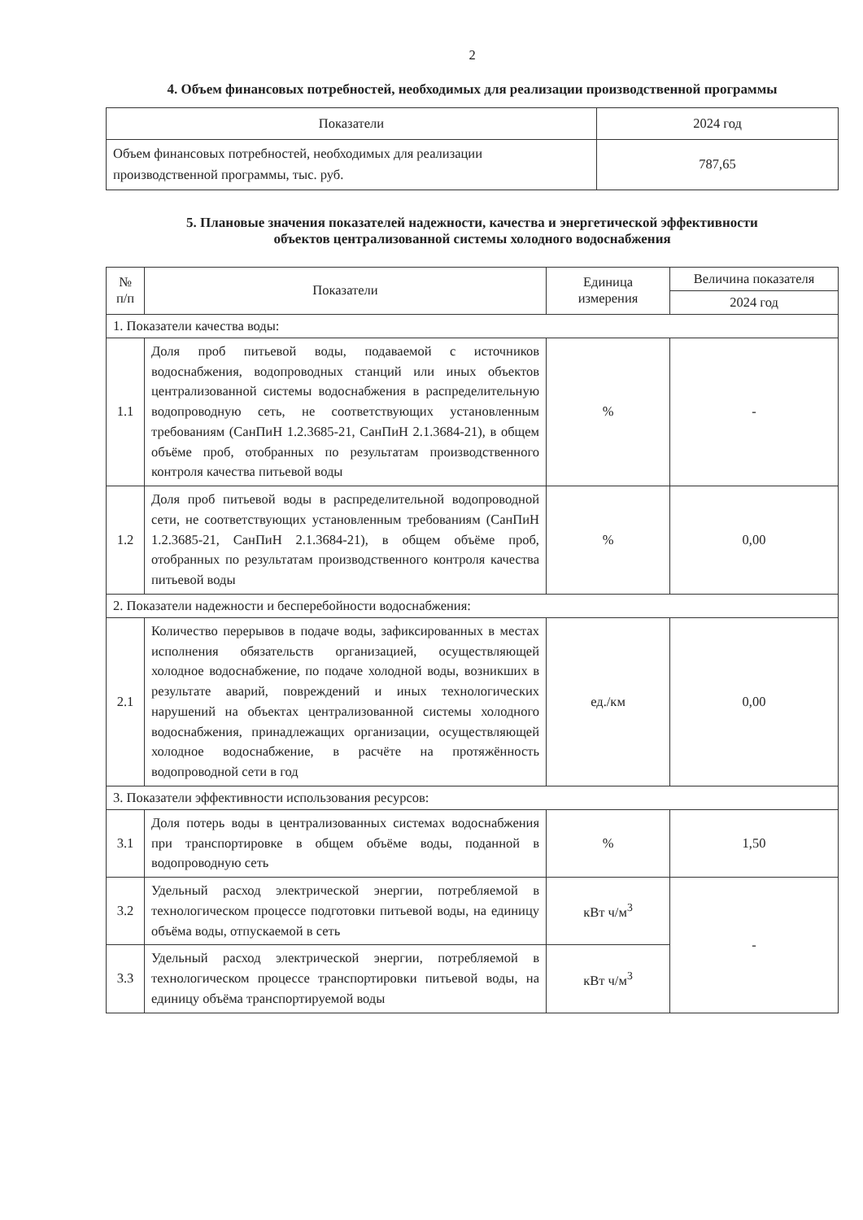2
4. Объем финансовых потребностей, необходимых для реализации производственной программы
| Показатели | 2024 год |
| --- | --- |
| Объем финансовых потребностей, необходимых для реализации производственной программы, тыс. руб. | 787,65 |
5. Плановые значения показателей надежности, качества и энергетической эффективности
объектов централизованной системы холодного водоснабжения
| № п/п | Показатели | Единица измерения | Величина показателя |
| --- | --- | --- | --- |
| | | | 2024 год |
| 1. Показатели качества воды: | | | |
| 1.1 | Доля проб питьевой воды, подаваемой с источников водоснабжения, водопроводных станций или иных объектов централизованной системы водоснабжения в распределительную водопроводную сеть, не соответствующих установленным требованиям (СанПиН 1.2.3685-21, СанПиН 2.1.3684-21), в общем объёме проб, отобранных по результатам производственного контроля качества питьевой воды | % | - |
| 1.2 | Доля проб питьевой воды в распределительной водопроводной сети, не соответствующих установленным требованиям (СанПиН 1.2.3685-21, СанПиН 2.1.3684-21), в общем объёме проб, отобранных по результатам производственного контроля качества питьевой воды | % | 0,00 |
| 2. Показатели надежности и бесперебойности водоснабжения: | | | |
| 2.1 | Количество перерывов в подаче воды, зафиксированных в местах исполнения обязательств организацией, осуществляющей холодное водоснабжение, по подаче холодной воды, возникших в результате аварий, повреждений и иных технологических нарушений на объектах централизованной системы холодного водоснабжения, принадлежащих организации, осуществляющей холодное водоснабжение, в расчёте на протяжённость водопроводной сети в год | ед./км | 0,00 |
| 3. Показатели эффективности использования ресурсов: | | | |
| 3.1 | Доля потерь воды в централизованных системах водоснабжения при транспортировке в общем объёме воды, поданной в водопроводную сеть | % | 1,50 |
| 3.2 | Удельный расход электрической энергии, потребляемой в технологическом процессе подготовки питьевой воды, на единицу объёма воды, отпускаемой в сеть | кВт ч/м<sup>3</sup> | - |
| 3.3 | Удельный расход электрической энергии, потребляемой в технологическом процессе транспортировки питьевой воды, на единицу объёма транспортируемой воды | кВт ч/м<sup>3</sup> | |